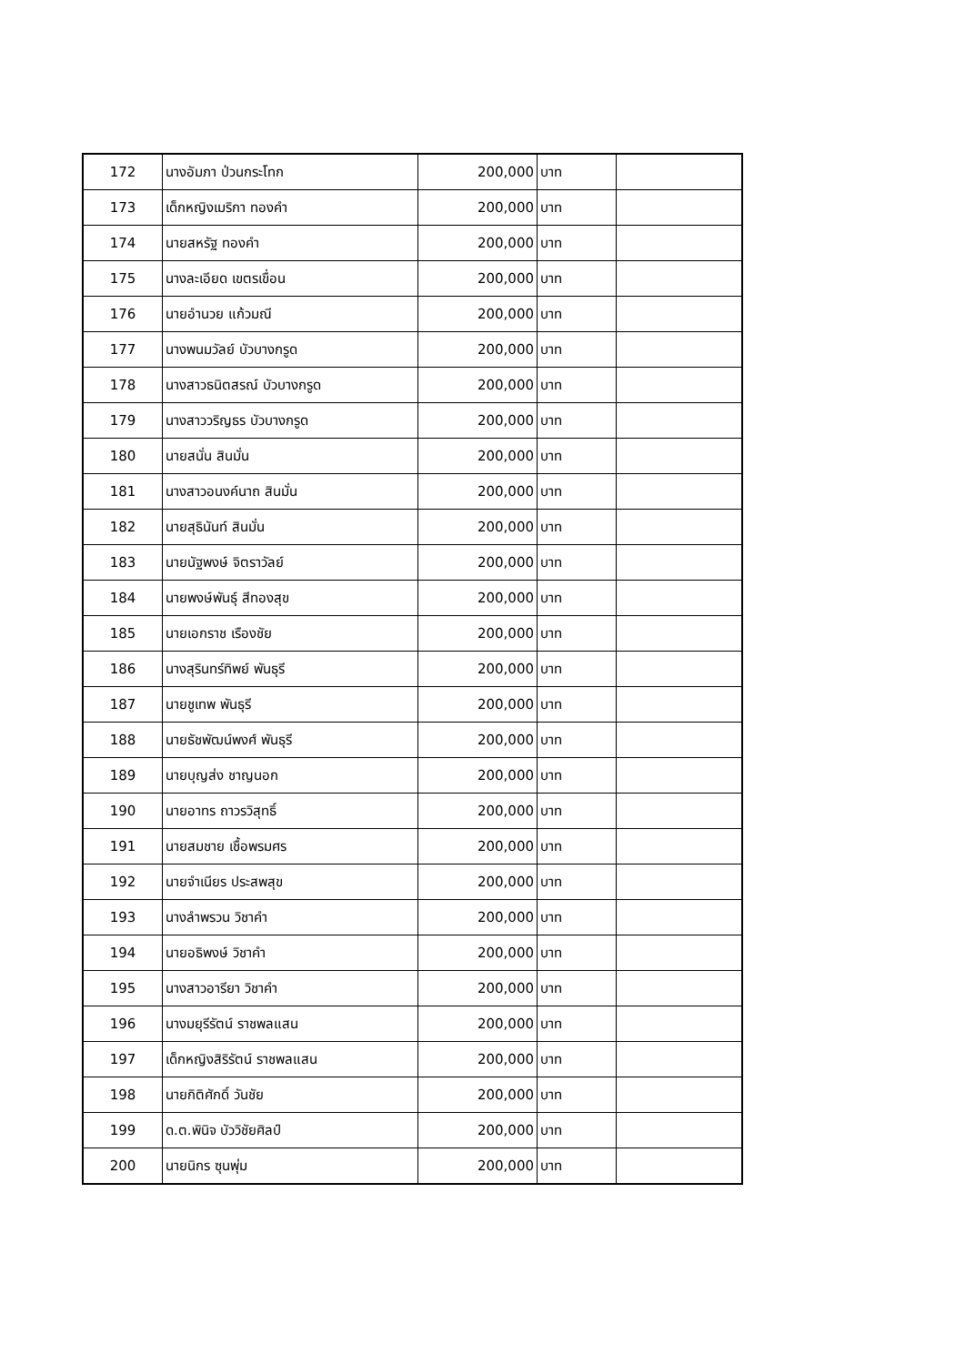| 172 | นางอัมภา ป่วนกระโทก | 200,000 | บาท | |
| 173 | เด็กหญิงเมริกา ทองคำ | 200,000 | บาท | |
| 174 | นายสหรัฐ ทองคำ | 200,000 | บาท | |
| 175 | นางละเอียด เขตรเขื่อน | 200,000 | บาท | |
| 176 | นายอำนวย แก้วมณี | 200,000 | บาท | |
| 177 | นางพนมวัลย์ บัวบางกรูด | 200,000 | บาท | |
| 178 | นางสาวธนิตสรณ์ บัวบางกรูด | 200,000 | บาท | |
| 179 | นางสาววริญธร บัวบางกรูด | 200,000 | บาท | |
| 180 | นายสนั่น สินมั่น | 200,000 | บาท | |
| 181 | นางสาวอนงค์นาถ สินมั่น | 200,000 | บาท | |
| 182 | นายสุธินันท์ สินมั่น | 200,000 | บาท | |
| 183 | นายนัฐพงษ์ จิตราวัลย์ | 200,000 | บาท | |
| 184 | นายพงษ์พันธุ์ สีทองสุข | 200,000 | บาท | |
| 185 | นายเอกราช เรืองชัย | 200,000 | บาท | |
| 186 | นางสุรินทร์ทิพย์ พันธุรี | 200,000 | บาท | |
| 187 | นายชูเทพ พันธุรี | 200,000 | บาท | |
| 188 | นายธัชพัฒน์พงศ์ พันธุรี | 200,000 | บาท | |
| 189 | นายบุญส่ง ชาญนอก | 200,000 | บาท | |
| 190 | นายอาทร ถาวรวิสุทธิ์ | 200,000 | บาท | |
| 191 | นายสมชาย เชื้อพรมศร | 200,000 | บาท | |
| 192 | นายจำเนียร ประสพสุข | 200,000 | บาท | |
| 193 | นางลำพรวน วิชาคำ | 200,000 | บาท | |
| 194 | นายอธิพงษ์ วิชาคำ | 200,000 | บาท | |
| 195 | นางสาวอารียา วิชาคำ | 200,000 | บาท | |
| 196 | นางมยุรีรัตน์ ราชพลแสน | 200,000 | บาท | |
| 197 | เด็กหญิงสิริรัตน์ ราชพลแสน | 200,000 | บาท | |
| 198 | นายกิติศักดิ์ วันชัย | 200,000 | บาท | |
| 199 | ด.ต.พินิจ บัววิชัยศิลป์ | 200,000 | บาท | |
| 200 | นายนิกร ซุนพุ่ม | 200,000 | บาท | |